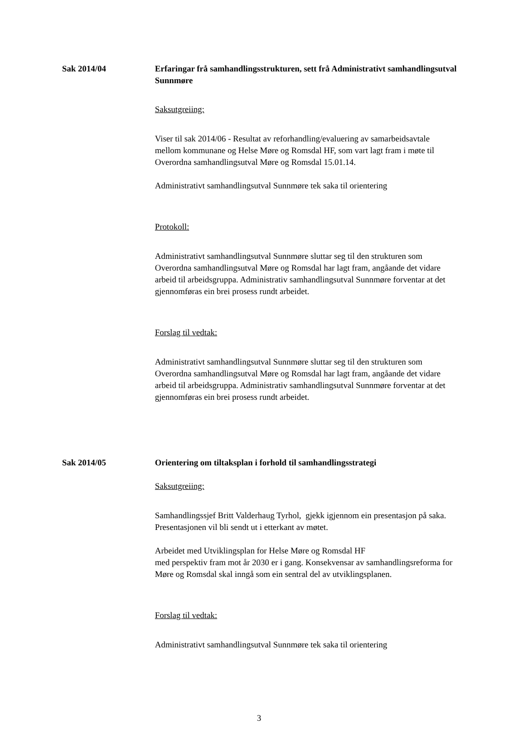Sak 2014/04 Erfaringar frå samhandlingsstrukturen, sett frå Administrativt samhandlingsutval Sunnmøre
Saksutgreiing:
Viser til sak 2014/06 - Resultat av reforhandling/evaluering av samarbeidsavtale mellom kommunane og Helse Møre og Romsdal HF, som vart lagt fram i møte til Overordna samhandlingsutval Møre og Romsdal 15.01.14.
Administrativt samhandlingsutval Sunnmøre tek saka til orientering
Protokoll:
Administrativt samhandlingsutval Sunnmøre sluttar seg til den strukturen som Overordna samhandlingsutval Møre og Romsdal har lagt fram, angåande det vidare arbeid til arbeidsgruppa. Administrativ samhandlingsutval Sunnmøre forventar at det gjennomføras ein brei prosess rundt arbeidet.
Forslag til vedtak:
Administrativt samhandlingsutval Sunnmøre sluttar seg til den strukturen som Overordna samhandlingsutval Møre og Romsdal har lagt fram, angåande det vidare arbeid til arbeidsgruppa. Administrativ samhandlingsutval Sunnmøre forventar at det gjennomføras ein brei prosess rundt arbeidet.
Sak 2014/05 Orientering om tiltaksplan i forhold til samhandlingsstrategi
Saksutgreiing:
Samhandlingssjef Britt Valderhaug Tyrhol, gjekk igjennom ein presentasjon på saka. Presentasjonen vil bli sendt ut i etterkant av møtet.
Arbeidet med Utviklingsplan for Helse Møre og Romsdal HF
med perspektiv fram mot år 2030 er i gang. Konsekvensar av samhandlingsreforma for Møre og Romsdal skal inngå som ein sentral del av utviklingsplanen.
Forslag til vedtak:
Administrativt samhandlingsutval Sunnmøre tek saka til orientering
3